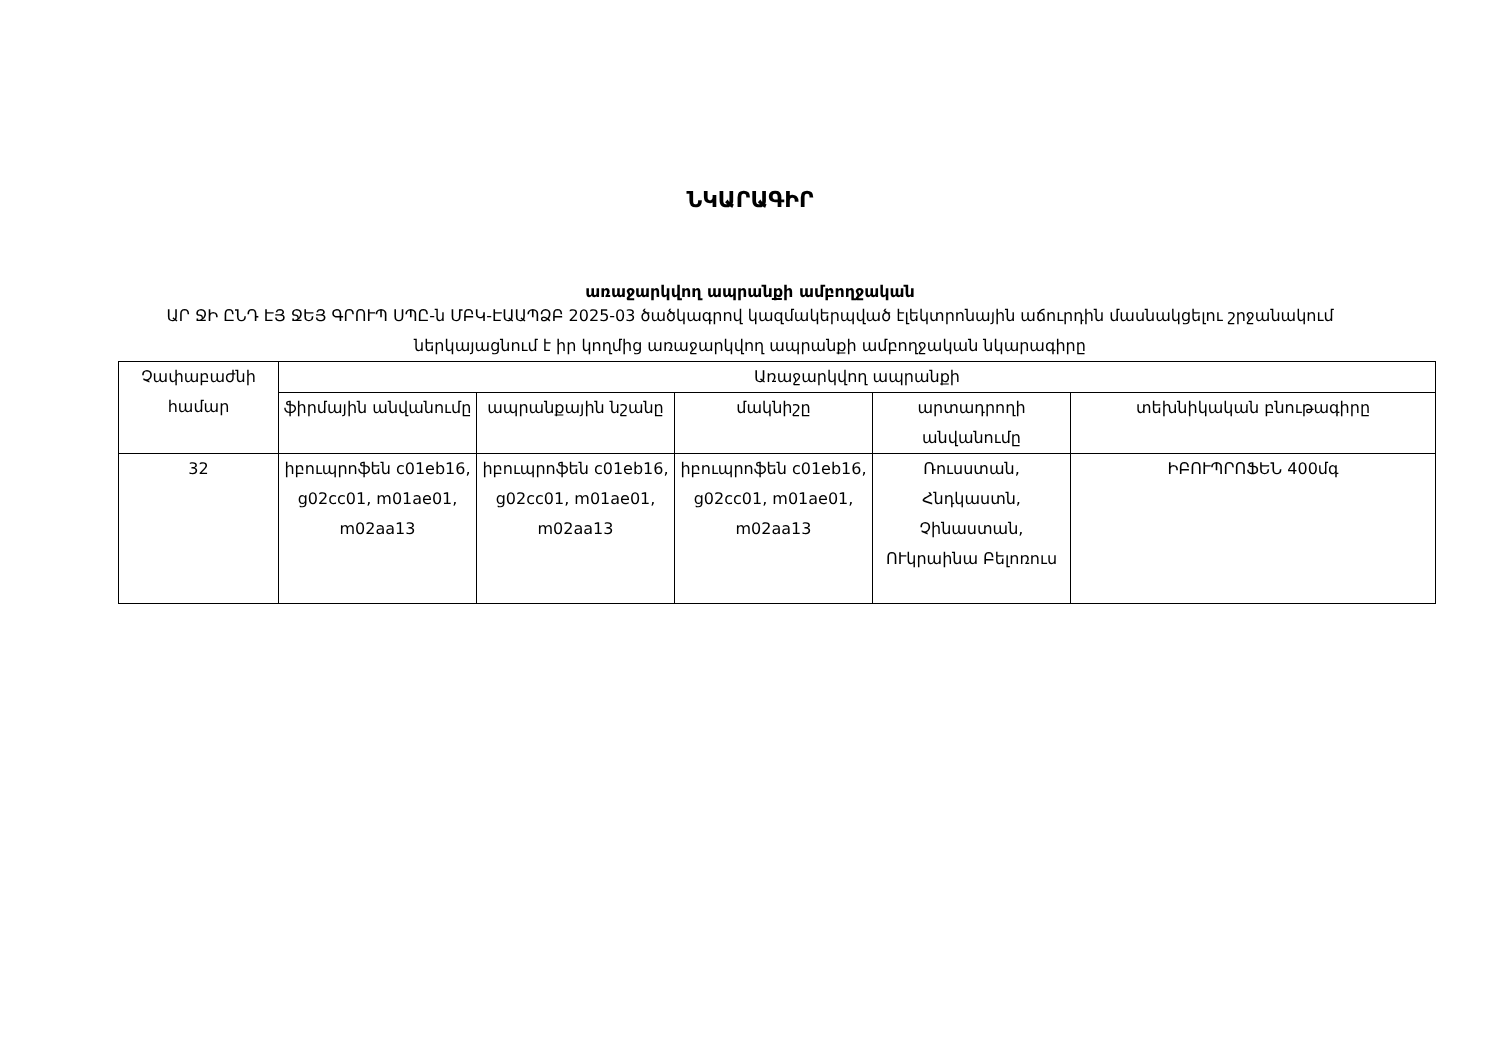ՆԿԱՐԱԳԻՐ
առաջարկվող ապրանքի ամբողջական
ԱՐ ՋԻ ԸՆԴ ԷՅ ՋԵՅ ԳՐՈՒՊ ՍՊԸ-ն ՄԲԿ-ԷԱԱՊՁԲ 2025-03 ծածկագրով կազմակերպված էլեկտրոնային աճուրդին մասնակցելու շրջանակում ներկայացնում է իր կողմից առաջարկվող ապրանքի ամբողջական նկարագիրը
| Չափաբաժնի համար | Առաջարկվող ապրանքի | | | | |
| --- | --- | --- | --- | --- | --- |
| | ֆիրմային անվանումը | ապրանքային նշանը | մակնիշը | արտադրողի անվանումը | տեխնիկական բնութագիրը |
| 32 | իբուպրոֆեն c01eb16, g02cc01, m01ae01, m02aa13 | իբուպրոֆեն c01eb16, g02cc01, m01ae01, m02aa13 | իբուպրոֆեն c01eb16, g02cc01, m01ae01, m02aa13 | Ռուսստան, Հնդկաստն, Չինաստան, ՈՒկրաինա Բելոռուս | ԻԲՈՒՊՐՈՖԵՆ 400մգ |